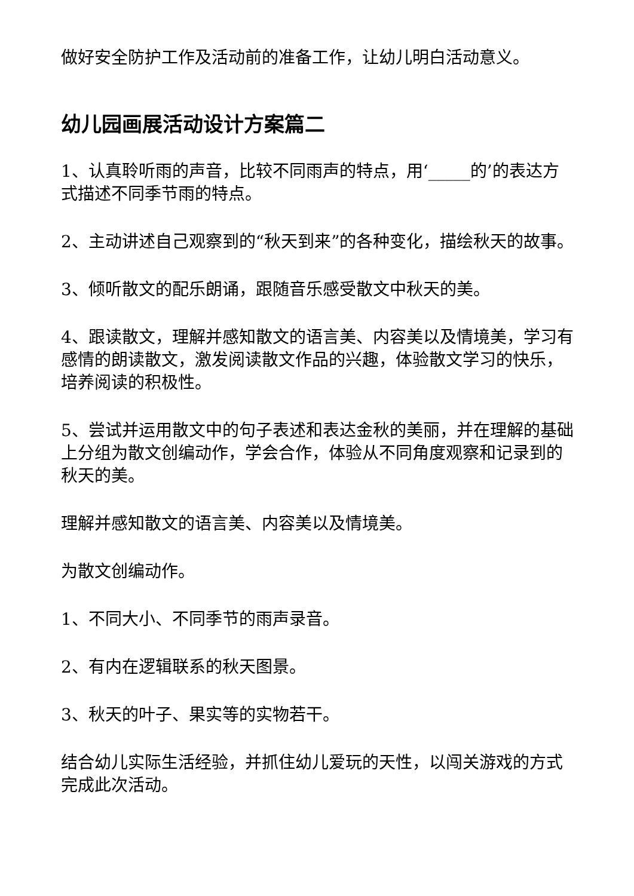做好安全防护工作及活动前的准备工作，让幼儿明白活动意义。
幼儿园画展活动设计方案篇二
1、认真聆听雨的声音，比较不同雨声的特点，用‘_____的’的表达方式描述不同季节雨的特点。
2、主动讲述自己观察到的“秋天到来”的各种变化，描绘秋天的故事。
3、倾听散文的配乐朗诵，跟随音乐感受散文中秋天的美。
4、跟读散文，理解并感知散文的语言美、内容美以及情境美，学习有感情的朗读散文，激发阅读散文作品的兴趣，体验散文学习的快乐，培养阅读的积极性。
5、尝试并运用散文中的句子表述和表达金秋的美丽，并在理解的基础上分组为散文创编动作，学会合作，体验从不同角度观察和记录到的秋天的美。
理解并感知散文的语言美、内容美以及情境美。
为散文创编动作。
1、不同大小、不同季节的雨声录音。
2、有内在逻辑联系的秋天图景。
3、秋天的叶子、果实等的实物若干。
结合幼儿实际生活经验，并抓住幼儿爱玩的天性，以闯关游戏的方式完成此次活动。